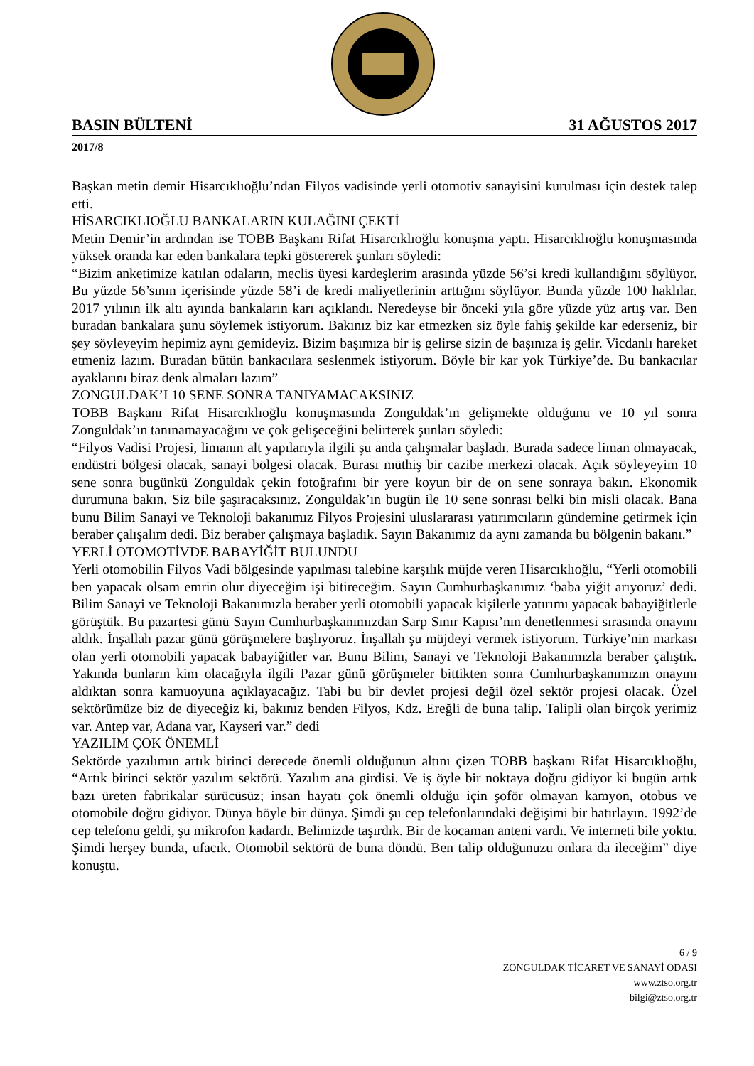BASIN BÜLTENİ 31 AĞUSTOS 2017
2017/8
Başkan metin demir Hisarcıklıoğlu’ndan Filyos vadisinde yerli otomotiv sanayisini kurulması için destek talep etti.
HİSARCIKLIOĞLU BANKALARIN KULAĞINI ÇEKTİ
Metin Demir’in ardından ise TOBB Başkanı Rifat Hisarcıklıoğlu konuşma yaptı. Hisarcıklıoğlu konuşmasında yüksek oranda kar eden bankalara tepki göstererek şunları söyledi:
“Bizim anketimize katılan odaların, meclis üyesi kardeşlerim arasında yüzde 56’si kredi kullandığını söylüyor. Bu yüzde 56’sının içerisinde yüzde 58’i de kredi maliyetlerinin arttığını söylüyor. Bunda yüzde 100 haklılar. 2017 yılının ilk altı ayında bankaların karı açıklandı. Neredeyse bir önceki yıla göre yüzde yüz artış var. Ben buradan bankalara şunu söylemek istiyorum. Bakınız biz kar etmezken siz öyle fahiş şekilde kar ederseniz, bir şey söyleyeyim hepimiz aynı gemideyiz. Bizim başımıza bir iş gelirse sizin de başınıza iş gelir. Vicdanlı hareket etmeniz lazım. Buradan bütün bankacılara seslenmek istiyorum. Böyle bir kar yok Türkiye’de. Bu bankacılar ayaklarını biraz denk almaları lazım”
ZONGULDAK’I 10 SENE SONRA TANIYAMACAKSINIZ
TOBB Başkanı Rifat Hisarcıklıoğlu konuşmasında Zonguldak’ın gelişmekte olduğunu ve 10 yıl sonra Zonguldak’ın tanınamayacağını ve çok gelişeceğini belirterek şunları söyledi:
“Filyos Vadisi Projesi, limanın alt yapılarıyla ilgili şu anda çalışmalar başladı. Burada sadece liman olmayacak, endüstri bölgesi olacak, sanayi bölgesi olacak. Burası müthiş bir cazibe merkezi olacak. Açık söyleyeyim 10 sene sonra bugünkü Zonguldak çekin fotoğrafını bir yere koyun bir de on sene sonraya bakın. Ekonomik durumuna bakın. Siz bile şaşıracaksınız. Zonguldak’ın bugün ile 10 sene sonrası belki bin misli olacak. Bana bunu Bilim Sanayi ve Teknoloji bakanımız Filyos Projesini uluslararası yatırımcıların gündemine getirmek için beraber çalışalım dedi. Biz beraber çalışmaya başladık. Sayın Bakanımız da aynı zamanda bu bölgenin bakanı.”
YERLİ OTOMOTİVDE BABAYİĞİT BULUNDU
Yerli otomobilin Filyos Vadi bölgesinde yapılması talebine karşılık müjde veren Hisarcıklıoğlu, “Yerli otomobili ben yapacak olsam emrin olur diyeceğim işi bitireceğim. Sayın Cumhurbaşkanımız ‘baba yiğit arıyoruz’ dedi. Bilim Sanayi ve Teknoloji Bakanımızla beraber yerli otomobili yapacak kişilerle yatırımı yapacak babayiğitlerle görüştük. Bu pazartesi günü Sayın Cumhurbaşkanımızdan Sarp Sınır Kapısı’nın denetlenmesi sırasında onayını aldık. İnşallah pazar günü görüşmelere başlıyoruz. İnşallah şu müjdeyi vermek istiyorum. Türkiye’nin markası olan yerli otomobili yapacak babayiğitler var. Bunu Bilim, Sanayi ve Teknoloji Bakanımızla beraber çalıştık. Yakında bunların kim olacağıyla ilgili Pazar günü görüşmeler bittikten sonra Cumhurbaşkanımızın onayını aldıktan sonra kamuoyuna açıklayacağız. Tabi bu bir devlet projesi değil özel sektör projesi olacak. Özel sektörümüze biz de diyeceğiz ki, bakınız benden Filyos, Kdz. Ereğli de buna talip. Talipli olan birçok yerimiz var. Antep var, Adana var, Kayseri var.” dedi
YAZILIM ÇOK ÖNEMLİ
Sektörde yazılımın artık birinci derecede önemli olduğunun altını çizen TOBB başkanı Rifat Hisarcıklıoğlu, “Artık birinci sektör yazılım sektörü. Yazılım ana girdisi. Ve iş öyle bir noktaya doğru gidiyor ki bugün artık bazı üreten fabrikalar sürücüsüz; insan hayatı çok önemli olduğu için şoför olmayan kamyon, otobüs ve otomobile doğru gidiyor. Dünya böyle bir dünya. Şimdi şu cep telefonlarındaki değişimi bir hatırlayın. 1992’de cep telefonu geldi, şu mikrofon kadardı. Belimizde taşırdık. Bir de kocaman anteni vardı. Ve interneti bile yoktu. Şimdi herşey bunda, ufacık. Otomobil sektörü de buna döndü. Ben talip olduğunuzu onlara da ileceğim” diye konuştu.
6 / 9
ZONGULDAK TİCARET VE SANAYİ ODASI
www.ztso.org.tr
bilgi@ztso.org.tr